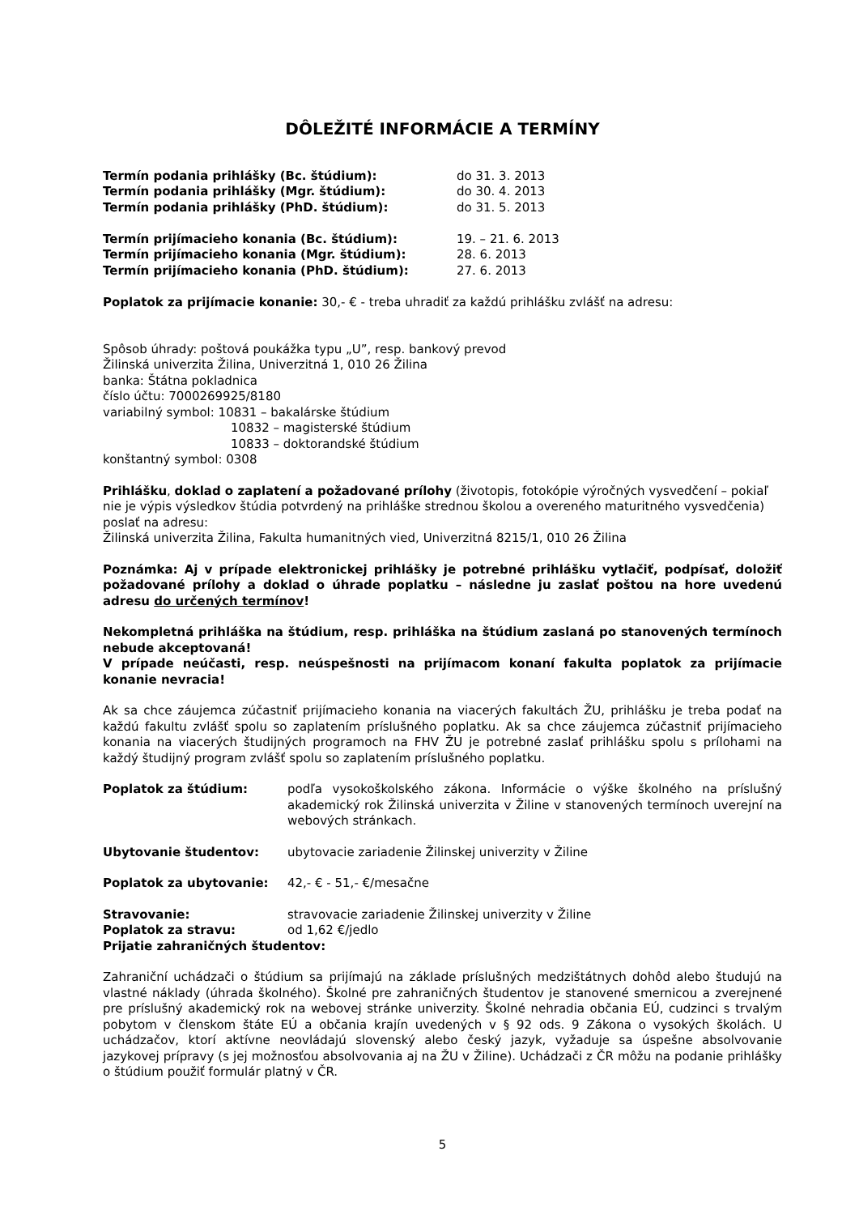DÔLEŽITÉ INFORMÁCIE A TERMÍNY
Termín podania prihlášky (Bc. štúdium): do 31. 3. 2013
Termín podania prihlášky (Mgr. štúdium): do 30. 4. 2013
Termín podania prihlášky (PhD. štúdium): do 31. 5. 2013
Termín prijímacieho konania (Bc. štúdium): 19. – 21. 6. 2013
Termín prijímacieho konania (Mgr. štúdium): 28. 6. 2013
Termín prijímacieho konania (PhD. štúdium): 27. 6. 2013
Poplatok za prijímacie konanie: 30,- € - treba uhradiť za každú prihlášku zvlášť na adresu:
Spôsob úhrady: poštová poukážka typu „U”, resp. bankový prevod
Žilinská univerzita Žilina, Univerzitná 1, 010 26 Žilina
banka: Štátna pokladnica
číslo účtu: 7000269925/8180
variabilný symbol: 10831 – bakalárske štúdium
10832 – magisterské štúdium
10833 – doktorandské štúdium
konštantný symbol: 0308
Prihlášku, doklad o zaplatení a požadované prílohy (životopis, fotokópie výročných vysvedčení – pokiaľ nie je výpis výsledkov štúdia potvrdený na prihláške strednou školou a overeného maturitného vysvedčenia) poslať na adresu:
Žilinská univerzita Žilina, Fakulta humanitných vied, Univerzitná 8215/1, 010 26 Žilina
Poznámka: Aj v prípade elektronickej prihlášky je potrebné prihlášku vytlačiť, podpísať, doložiť požadované prílohy a doklad o úhrade poplatku – následne ju zaslať poštou na hore uvedenú adresu do určených termínov!
Nekompletná prihláška na štúdium, resp. prihláška na štúdium zaslaná po stanovených termínoch nebude akceptovaná!
V prípade neúčasti, resp. neúspešnosti na prijímacom konaní fakulta poplatok za prijímacie konanie nevracia!
Ak sa chce záujemca zúčastniť prijímacieho konania na viacerých fakultách ŽU, prihlášku je treba podať na každú fakultu zvlášť spolu so zaplatením príslušného poplatku. Ak sa chce záujemca zúčastniť prijímacieho konania na viacerých študijných programoch na FHV ŽU je potrebné zaslať prihlášku spolu s prílohami na každý študijný program zvlášť spolu so zaplatením príslušného poplatku.
Poplatok za štúdium: podľa vysokoškolského zákona. Informácie o výške školného na príslušný akademický rok Žilinská univerzita v Žiline v stanovených termínoch uverejní na webových stránkach.
Ubytovanie študentov: ubytovacie zariadenie Žilinskej univerzity v Žiline
Poplatok za ubytovanie: 42,- € - 51,- €/mesačne
Stravovanie: stravovacie zariadenie Žilinskej univerzity v Žiline
Poplatok za stravu: od 1,62 €/jedlo
Prijatie zahraničných študentov:
Zahraniční uchádzači o štúdium sa prijímajú na základe príslušných medzištátnych dohôd alebo študujú na vlastné náklady (úhrada školného). Školné pre zahraničných študentov je stanovené smernicou a zverejnené pre príslušný akademický rok na webovej stránke univerzity. Školné nehradia občania EÚ, cudzinci s trvalým pobytom v členskom štáte EÚ a občania krajín uvedených v § 92 ods. 9 Zákona o vysokých školách. U uchádzačov, ktorí aktívne neovládajú slovenský alebo český jazyk, vyžaduje sa úspešne absolvovanie jazykovej prípravy (s jej možnosťou absolvovania aj na ŽU v Žiline). Uchádzači z ČR môžu na podanie prihlášky o štúdium použiť formulár platný v ČR.
5